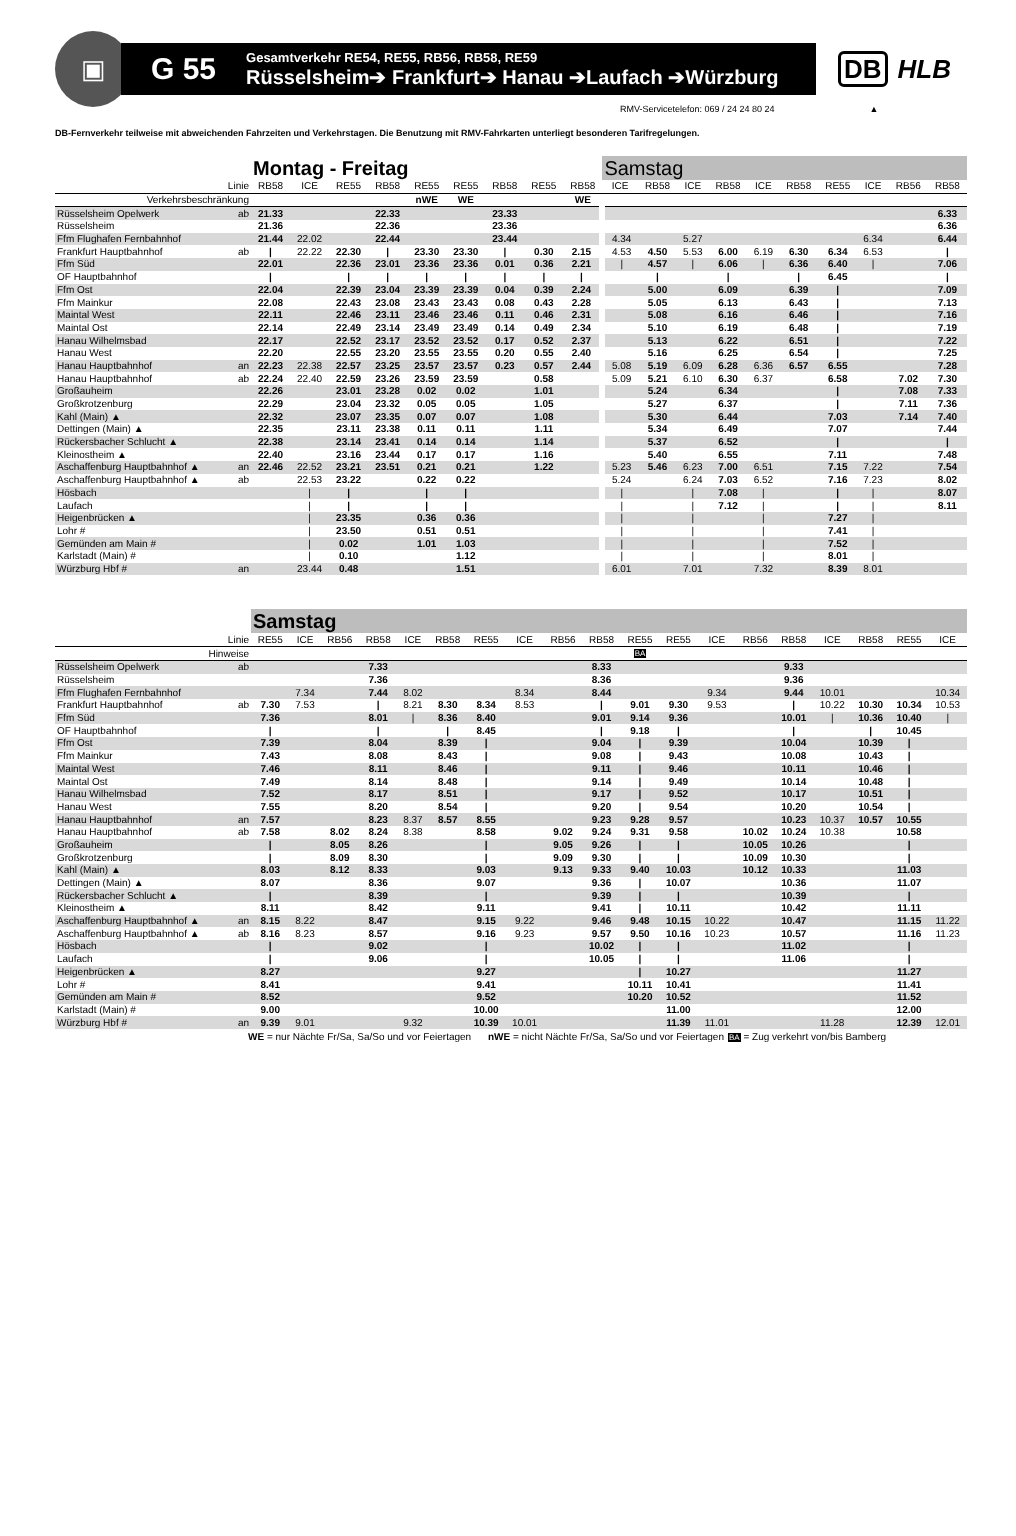▣
G 55
Gesamtverkehr RE54, RE55, RB56, RB58, RE59
Rüsselsheim➔ Frankfurt➔ Hanau ➔Laufach ➔Würzburg
DB HLB
RMV-Servicetelefon: 069 / 24 24 80 24 ▲
DB-Fernverkehr teilweise mit abweichenden Fahrzeiten und Verkehrstagen. Die Benutzung mit RMV-Fahrkarten unterliegt besonderen Tarifregelungen.
| | | Montag - Freitag | | | | | | | | | Samstag | | | | | | | | | |
| Linie | | RB58 | ICE | RE55 | RB58 | RE55 | RE55 | RB58 | RE55 | RB58 | ICE | RB58 | ICE | RB58 | ICE | RB58 | RE55 | ICE | RB56 | RB58 |
| Verkehrsbeschränkung | | | | | | nWE | WE | | | WE | | | | | | | | | | |
| Rüsselsheim Opelwerk | ab | 21.33 | | | 22.33 | | | 23.33 | | | | | | | | | | | | 6.33 |
| Rüsselsheim | | 21.36 | | | 22.36 | | | 23.36 | | | | | | | | | | | | 6.36 |
| Ffm Flughafen Fernbahnhof | | 21.44 | 22.02 | | 22.44 | | | 23.44 | | | 4.34 | | 5.27 | | | | | 6.34 | | 6.44 |
| Frankfurt Hauptbahnhof | ab | / | 22.22 | 22.30 | / | 23.30 | 23.30 | / | 0.30 | 2.15 | 4.53 | 4.50 | 5.53 | 6.00 | 6.19 | 6.30 | 6.34 | 6.53 | | / |
| Ffm Süd | | 22.01 | | 22.36 | 23.01 | 23.36 | 23.36 | 0.01 | 0.36 | 2.21 | / | 4.57 | / | 6.06 | / | 6.36 | 6.40 | / | | 7.06 |
| OF Hauptbahnhof | | / | | / | / | / | / | / | / | / | | / | | / | | / | 6.45 | | | / |
| Ffm Ost | | 22.04 | | 22.39 | 23.04 | 23.39 | 23.39 | 0.04 | 0.39 | 2.24 | | 5.00 | | 6.09 | | 6.39 | / | | | 7.09 |
| Ffm Mainkur | | 22.08 | | 22.43 | 23.08 | 23.43 | 23.43 | 0.08 | 0.43 | 2.28 | | 5.05 | | 6.13 | | 6.43 | / | | | 7.13 |
| Maintal West | | 22.11 | | 22.46 | 23.11 | 23.46 | 23.46 | 0.11 | 0.46 | 2.31 | | 5.08 | | 6.16 | | 6.46 | / | | | 7.16 |
| Maintal Ost | | 22.14 | | 22.49 | 23.14 | 23.49 | 23.49 | 0.14 | 0.49 | 2.34 | | 5.10 | | 6.19 | | 6.48 | / | | | 7.19 |
| Hanau Wilhelmsbad | | 22.17 | | 22.52 | 23.17 | 23.52 | 23.52 | 0.17 | 0.52 | 2.37 | | 5.13 | | 6.22 | | 6.51 | / | | | 7.22 |
| Hanau West | | 22.20 | | 22.55 | 23.20 | 23.55 | 23.55 | 0.20 | 0.55 | 2.40 | | 5.16 | | 6.25 | | 6.54 | / | | | 7.25 |
| Hanau Hauptbahnhof | an | 22.23 | 22.38 | 22.57 | 23.25 | 23.57 | 23.57 | 0.23 | 0.57 | 2.44 | 5.08 | 5.19 | 6.09 | 6.28 | 6.36 | 6.57 | 6.55 | | | 7.28 |
| Hanau Hauptbahnhof | ab | 22.24 | 22.40 | 22.59 | 23.26 | 23.59 | 23.59 | | 0.58 | | 5.09 | 5.21 | 6.10 | 6.30 | 6.37 | | 6.58 | | 7.02 | 7.30 |
| Großauheim | | 22.26 | | 23.01 | 23.28 | 0.02 | 0.02 | | 1.01 | | | 5.24 | | 6.34 | | | / | | 7.08 | 7.33 |
| Großkrotzenburg | | 22.29 | | 23.04 | 23.32 | 0.05 | 0.05 | | 1.05 | | | 5.27 | | 6.37 | | | / | | 7.11 | 7.36 |
| Kahl (Main) ▲ | | 22.32 | | 23.07 | 23.35 | 0.07 | 0.07 | | 1.08 | | | 5.30 | | 6.44 | | | 7.03 | | 7.14 | 7.40 |
| Dettingen (Main) ▲ | | 22.35 | | 23.11 | 23.38 | 0.11 | 0.11 | | 1.11 | | | 5.34 | | 6.49 | | | 7.07 | | | 7.44 |
| Rückersbacher Schlucht ▲ | | 22.38 | | 23.14 | 23.41 | 0.14 | 0.14 | | 1.14 | | | 5.37 | | 6.52 | | | / | | | / |
| Kleinostheim ▲ | | 22.40 | | 23.16 | 23.44 | 0.17 | 0.17 | | 1.16 | | | 5.40 | | 6.55 | | | 7.11 | | | 7.48 |
| Aschaffenburg Hauptbahnhof ▲ | an | 22.46 | 22.52 | 23.21 | 23.51 | 0.21 | 0.21 | | 1.22 | | 5.23 | 5.46 | 6.23 | 7.00 | 6.51 | | 7.15 | 7.22 | | 7.54 |
| Aschaffenburg Hauptbahnhof ▲ | ab | | 22.53 | 23.22 | | 0.22 | 0.22 | | | | 5.24 | | 6.24 | 7.03 | 6.52 | | 7.16 | 7.23 | | 8.02 |
| Hösbach | | | / | / | | / | / | | | | / | | / | 7.08 | / | | / | / | | 8.07 |
| Laufach | | | / | / | | / | / | | | | / | | / | 7.12 | / | | / | / | | 8.11 |
| Heigenbrücken ▲ | | | / | 23.35 | | 0.36 | 0.36 | | | | / | | / | | / | | 7.27 | / | | |
| Lohr # | | | / | 23.50 | | 0.51 | 0.51 | | | | / | | / | | / | | 7.41 | / | | |
| Gemünden am Main # | | | / | 0.02 | | 1.01 | 1.03 | | | | / | | / | | / | | 7.52 | / | | |
| Karlstadt (Main) # | | | / | 0.10 | | | 1.12 | | | | / | | / | | / | | 8.01 | / | | |
| Würzburg Hbf # | an | | 23.44 | 0.48 | | | 1.51 | | | | 6.01 | | 7.01 | | 7.32 | | 8.39 | 8.01 | | |
| | | Samstag | | | | | | | | | | | | | | | | | | |
| Linie | | RE55 | ICE | RB56 | RB58 | ICE | RB58 | RE55 | ICE | RB56 | RB58 | RE55 | RE55 | ICE | RB56 | RB58 | ICE | RB58 | RE55 | ICE |
| Hinweise | | | | | | | | | | | | BA | | | | | | | | |
| Rüsselsheim Opelwerk | ab | | | | 7.33 | | | | | | 8.33 | | | | | 9.33 | | | | |
| Rüsselsheim | | | | | 7.36 | | | | | | 8.36 | | | | | 9.36 | | | | |
| Ffm Flughafen Fernbahnhof | | | 7.34 | | 7.44 | 8.02 | | | 8.34 | | 8.44 | | | 9.34 | | 9.44 | 10.01 | | | 10.34 |
| Frankfurt Hauptbahnhof | ab | 7.30 | 7.53 | | / | 8.21 | 8.30 | 8.34 | 8.53 | | / | 9.01 | 9.30 | 9.53 | | / | 10.22 | 10.30 | 10.34 | 10.53 |
| Ffm Süd | | 7.36 | | | 8.01 | / | 8.36 | 8.40 | | | 9.01 | 9.14 | 9.36 | | | 10.01 | / | 10.36 | 10.40 | / |
| OF Hauptbahnhof | | / | | | / | | / | 8.45 | | | / | 9.18 | / | | | / | | / | 10.45 | |
| Ffm Ost | | 7.39 | | | 8.04 | | 8.39 | / | | | 9.04 | / | 9.39 | | | 10.04 | | 10.39 | / | |
| Ffm Mainkur | | 7.43 | | | 8.08 | | 8.43 | / | | | 9.08 | / | 9.43 | | | 10.08 | | 10.43 | / | |
| Maintal West | | 7.46 | | | 8.11 | | 8.46 | / | | | 9.11 | / | 9.46 | | | 10.11 | | 10.46 | / | |
| Maintal Ost | | 7.49 | | | 8.14 | | 8.48 | / | | | 9.14 | / | 9.49 | | | 10.14 | | 10.48 | / | |
| Hanau Wilhelmsbad | | 7.52 | | | 8.17 | | 8.51 | / | | | 9.17 | / | 9.52 | | | 10.17 | | 10.51 | / | |
| Hanau West | | 7.55 | | | 8.20 | | 8.54 | / | | | 9.20 | / | 9.54 | | | 10.20 | | 10.54 | / | |
| Hanau Hauptbahnhof | an | 7.57 | | | 8.23 | 8.37 | 8.57 | 8.55 | | | 9.23 | 9.28 | 9.57 | | | 10.23 | 10.37 | 10.57 | 10.55 | |
| Hanau Hauptbahnhof | ab | 7.58 | | 8.02 | 8.24 | 8.38 | | 8.58 | | 9.02 | 9.24 | 9.31 | 9.58 | | 10.02 | 10.24 | 10.38 | | 10.58 | |
| Großauheim | | / | | 8.05 | 8.26 | | | / | | 9.05 | 9.26 | / | / | | 10.05 | 10.26 | | | / | |
| Großkrotzenburg | | / | | 8.09 | 8.30 | | | / | | 9.09 | 9.30 | / | / | | 10.09 | 10.30 | | | / | |
| Kahl (Main) ▲ | | 8.03 | | 8.12 | 8.33 | | | 9.03 | | 9.13 | 9.33 | 9.40 | 10.03 | | 10.12 | 10.33 | | | 11.03 | |
| Dettingen (Main) ▲ | | 8.07 | | | 8.36 | | | 9.07 | | | 9.36 | / | 10.07 | | | 10.36 | | | 11.07 | |
| Rückersbacher Schlucht ▲ | | / | | | 8.39 | | | / | | | 9.39 | / | / | | | 10.39 | | | / | |
| Kleinostheim ▲ | | 8.11 | | | 8.42 | | | 9.11 | | | 9.41 | / | 10.11 | | | 10.42 | | | 11.11 | |
| Aschaffenburg Hauptbahnhof ▲ | an | 8.15 | 8.22 | | 8.47 | | | 9.15 | 9.22 | | 9.46 | 9.48 | 10.15 | 10.22 | | 10.47 | | | 11.15 | 11.22 |
| Aschaffenburg Hauptbahnhof ▲ | ab | 8.16 | 8.23 | | 8.57 | | | 9.16 | 9.23 | | 9.57 | 9.50 | 10.16 | 10.23 | | 10.57 | | | 11.16 | 11.23 |
| Hösbach | | / | | | 9.02 | | | / | | | 10.02 | / | / | | | 11.02 | | | / | |
| Laufach | | / | | | 9.06 | | | / | | | 10.05 | / | / | | | 11.06 | | | / | |
| Heigenbrücken ▲ | | 8.27 | | | | | | 9.27 | | | | / | 10.27 | | | | | | 11.27 | |
| Lohr # | | 8.41 | | | | | | 9.41 | | | | 10.11 | 10.41 | | | | | | 11.41 | |
| Gemünden am Main # | | 8.52 | | | | | | 9.52 | | | | 10.20 | 10.52 | | | | | | 11.52 | |
| Karlstadt (Main) # | | 9.00 | | | | | | 10.00 | | | | | 11.00 | | | | | | 12.00 | |
| Würzburg Hbf # | an | 9.39 | 9.01 | | | 9.32 | | 10.39 | 10.01 | | | | 11.39 | 11.01 | | | 11.28 | | 12.39 | 12.01 |
WE = nur Nächte Fr/Sa, Sa/So und vor Feiertagen
nWE = nicht Nächte Fr/Sa, Sa/So und vor Feiertagen
BA = Zug verkehrt von/bis Bamberg